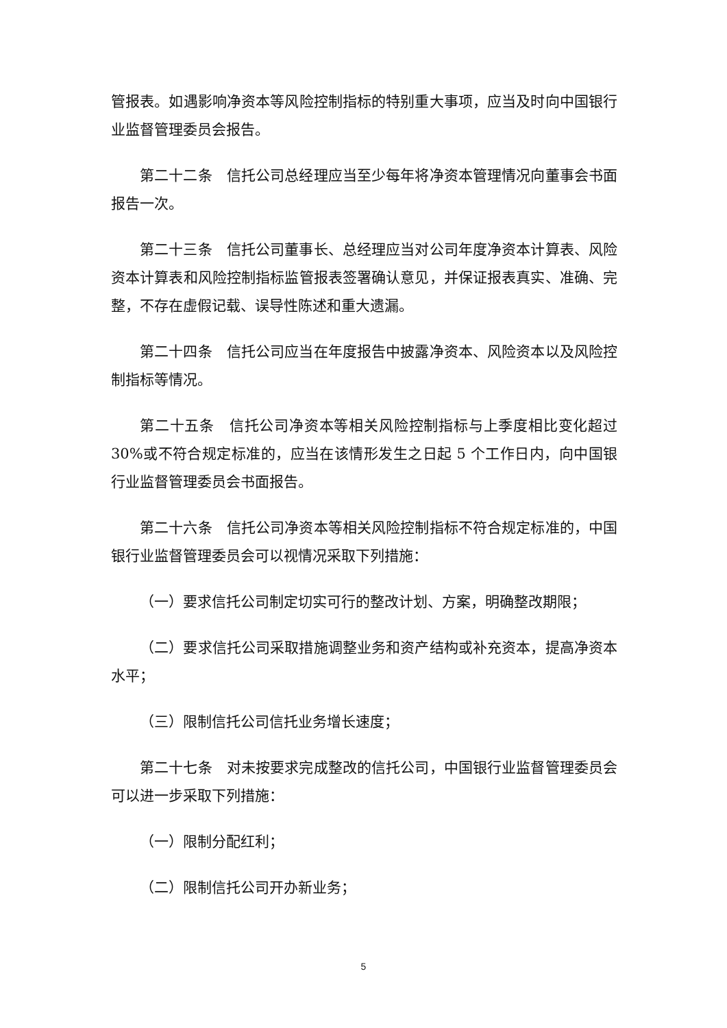管报表。如遇影响净资本等风险控制指标的特别重大事项，应当及时向中国银行业监督管理委员会报告。
第二十二条　信托公司总经理应当至少每年将净资本管理情况向董事会书面报告一次。
第二十三条　信托公司董事长、总经理应当对公司年度净资本计算表、风险资本计算表和风险控制指标监管报表签署确认意见，并保证报表真实、准确、完整，不存在虚假记载、误导性陈述和重大遗漏。
第二十四条　信托公司应当在年度报告中披露净资本、风险资本以及风险控制指标等情况。
第二十五条　信托公司净资本等相关风险控制指标与上季度相比变化超过30%或不符合规定标准的，应当在该情形发生之日起 5 个工作日内，向中国银行业监督管理委员会书面报告。
第二十六条　信托公司净资本等相关风险控制指标不符合规定标准的，中国银行业监督管理委员会可以视情况采取下列措施：
（一）要求信托公司制定切实可行的整改计划、方案，明确整改期限；
（二）要求信托公司采取措施调整业务和资产结构或补充资本，提高净资本水平；
（三）限制信托公司信托业务增长速度；
第二十七条　对未按要求完成整改的信托公司，中国银行业监督管理委员会可以进一步采取下列措施：
（一）限制分配红利；
（二）限制信托公司开办新业务；
5